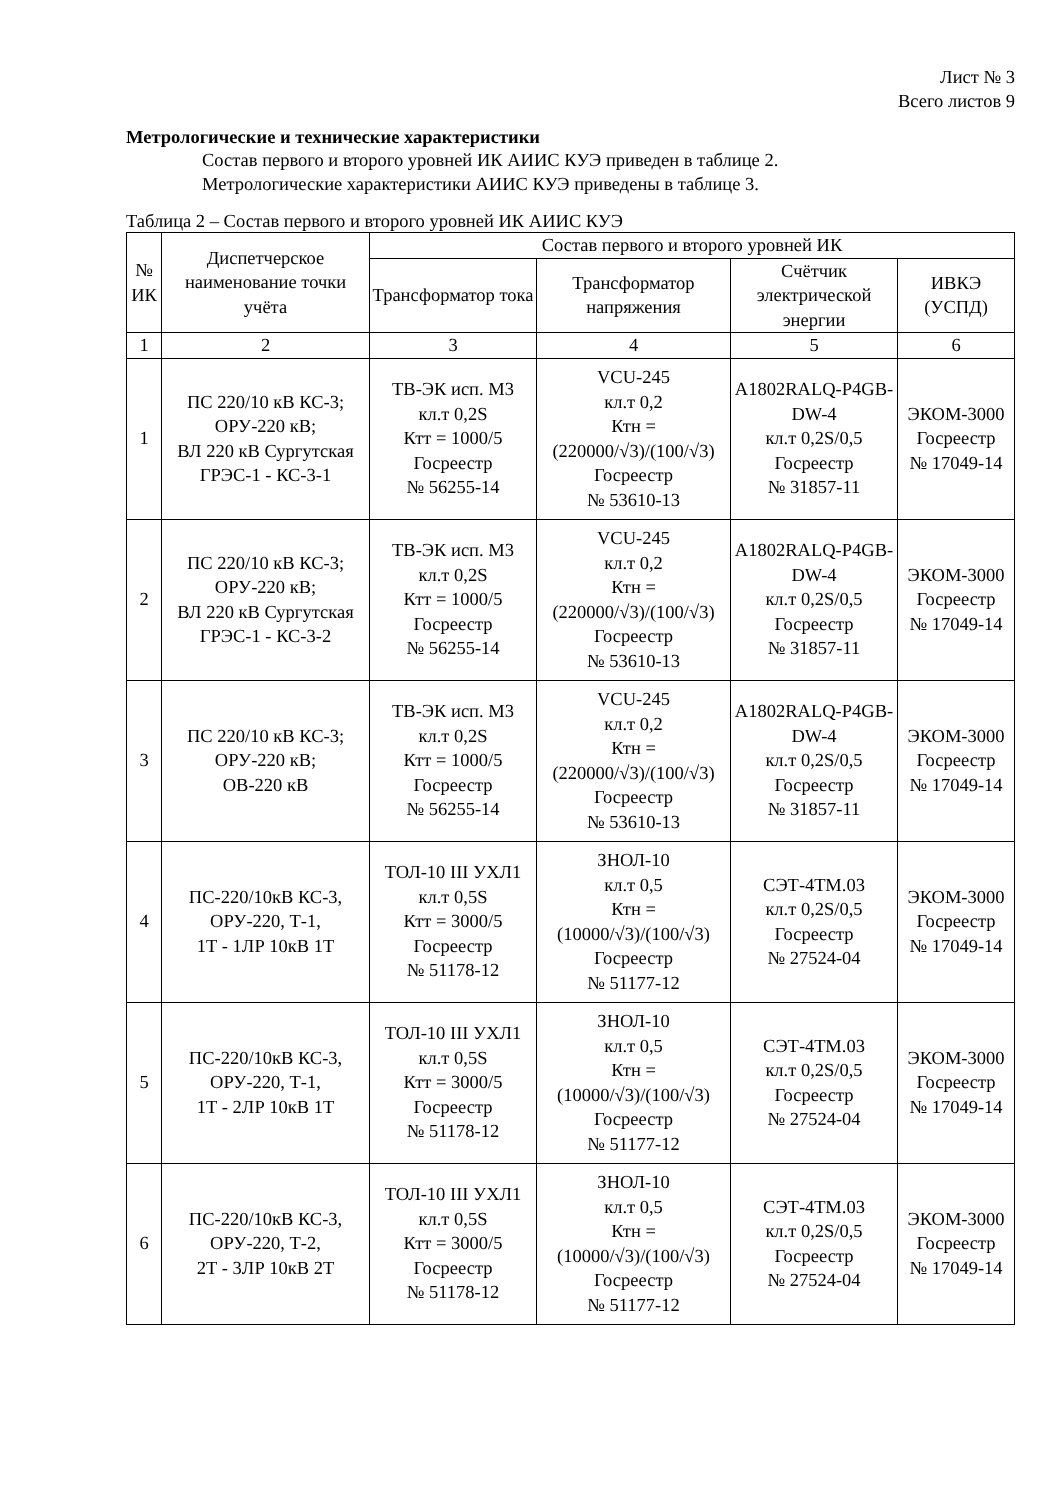Лист № 3
Всего листов 9
Метрологические и технические характеристики
Состав первого и второго уровней ИК АИИС КУЭ приведен в таблице 2.
Метрологические характеристики АИИС КУЭ приведены в таблице 3.
Таблица 2 – Состав первого и второго уровней ИК АИИС КУЭ
| № ИК | Диспетчерское наименование точки учёта | Состав первого и второго уровней ИК | | | |
| --- | --- | --- | --- | --- | --- |
| | | Трансформатор тока | Трансформатор напряжения | Счётчик электрической энергии | ИВКЭ (УСПД) |
| 1 | 2 | 3 | 4 | 5 | 6 |
| 1 | ПС 220/10 кВ КС-3; ОРУ-220 кВ; ВЛ 220 кВ Сургутская ГРЭС-1 - КС-3-1 | ТВ-ЭК исп. М3 кл.т 0,2S Ктт = 1000/5 Госреестр № 56255-14 | VCU-245 кл.т 0,2 Ктн = (220000/√3)/(100/√3) Госреестр № 53610-13 | A1802RALQ-P4GB-DW-4 кл.т 0,2S/0,5 Госреестр № 31857-11 | ЭКОМ-3000 Госреестр № 17049-14 |
| 2 | ПС 220/10 кВ КС-3; ОРУ-220 кВ; ВЛ 220 кВ Сургутская ГРЭС-1 - КС-3-2 | ТВ-ЭК исп. М3 кл.т 0,2S Ктт = 1000/5 Госреестр № 56255-14 | VCU-245 кл.т 0,2 Ктн = (220000/√3)/(100/√3) Госреестр № 53610-13 | A1802RALQ-P4GB-DW-4 кл.т 0,2S/0,5 Госреестр № 31857-11 | ЭКОМ-3000 Госреестр № 17049-14 |
| 3 | ПС 220/10 кВ КС-3; ОРУ-220 кВ; ОВ-220 кВ | ТВ-ЭК исп. М3 кл.т 0,2S Ктт = 1000/5 Госреестр № 56255-14 | VCU-245 кл.т 0,2 Ктн = (220000/√3)/(100/√3) Госреестр № 53610-13 | A1802RALQ-P4GB-DW-4 кл.т 0,2S/0,5 Госреестр № 31857-11 | ЭКОМ-3000 Госреестр № 17049-14 |
| 4 | ПС-220/10кВ КС-3, ОРУ-220, Т-1, 1Т - 1ЛР 10кВ 1Т | ТОЛ-10 III УХЛ1 кл.т 0,5S Ктт = 3000/5 Госреестр № 51178-12 | ЗНОЛ-10 кл.т 0,5 Ктн = (10000/√3)/(100/√3) Госреестр № 51177-12 | СЭТ-4ТМ.03 кл.т 0,2S/0,5 Госреестр № 27524-04 | ЭКОМ-3000 Госреестр № 17049-14 |
| 5 | ПС-220/10кВ КС-3, ОРУ-220, Т-1, 1Т - 2ЛР 10кВ 1Т | ТОЛ-10 III УХЛ1 кл.т 0,5S Ктт = 3000/5 Госреестр № 51178-12 | ЗНОЛ-10 кл.т 0,5 Ктн = (10000/√3)/(100/√3) Госреестр № 51177-12 | СЭТ-4ТМ.03 кл.т 0,2S/0,5 Госреестр № 27524-04 | ЭКОМ-3000 Госреестр № 17049-14 |
| 6 | ПС-220/10кВ КС-3, ОРУ-220, Т-2, 2Т - 3ЛР 10кВ 2Т | ТОЛ-10 III УХЛ1 кл.т 0,5S Ктт = 3000/5 Госреестр № 51178-12 | ЗНОЛ-10 кл.т 0,5 Ктн = (10000/√3)/(100/√3) Госреестр № 51177-12 | СЭТ-4ТМ.03 кл.т 0,2S/0,5 Госреестр № 27524-04 | ЭКОМ-3000 Госреестр № 17049-14 |